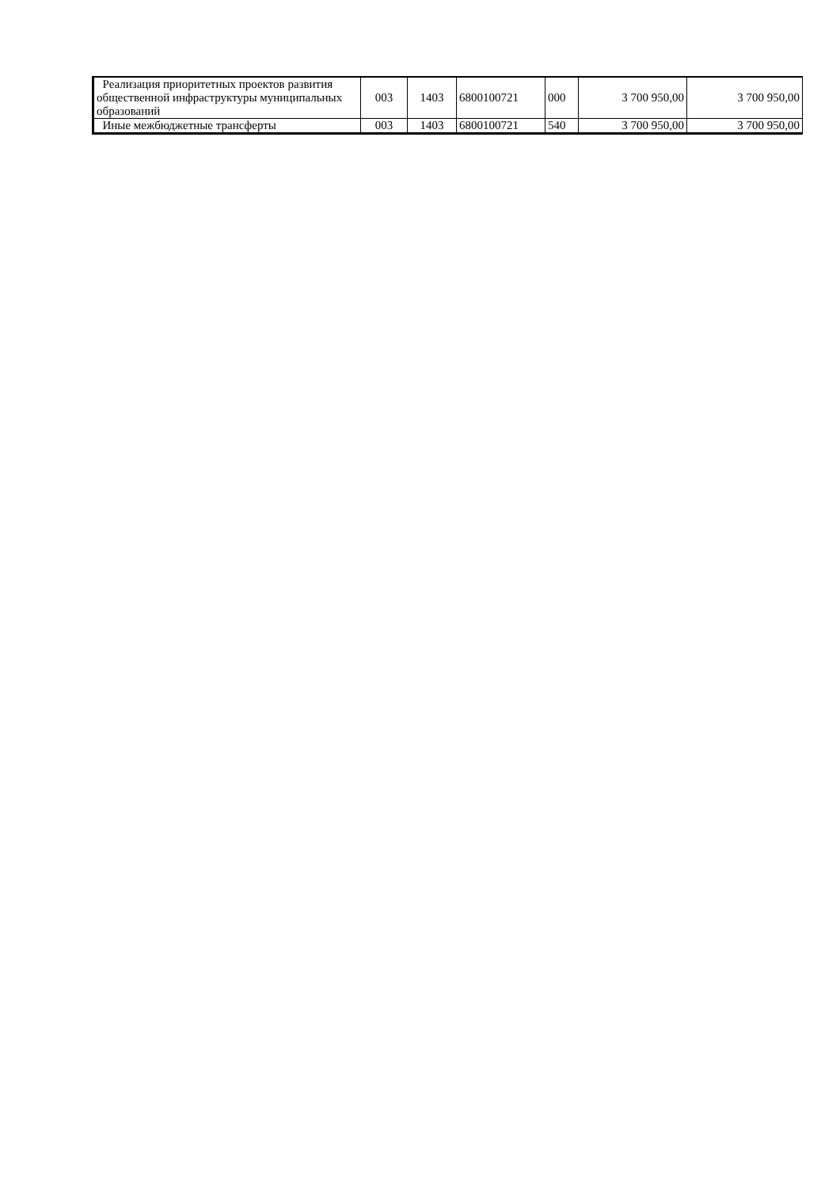| Реализация приоритетных проектов развития общественной инфраструктуры муниципальных образований | 003 | 1403 | 6800100721 | 000 | 3 700 950,00 | 3 700 950,00 |
| Иные межбюджетные трансферты | 003 | 1403 | 6800100721 | 540 | 3 700 950,00 | 3 700 950,00 |